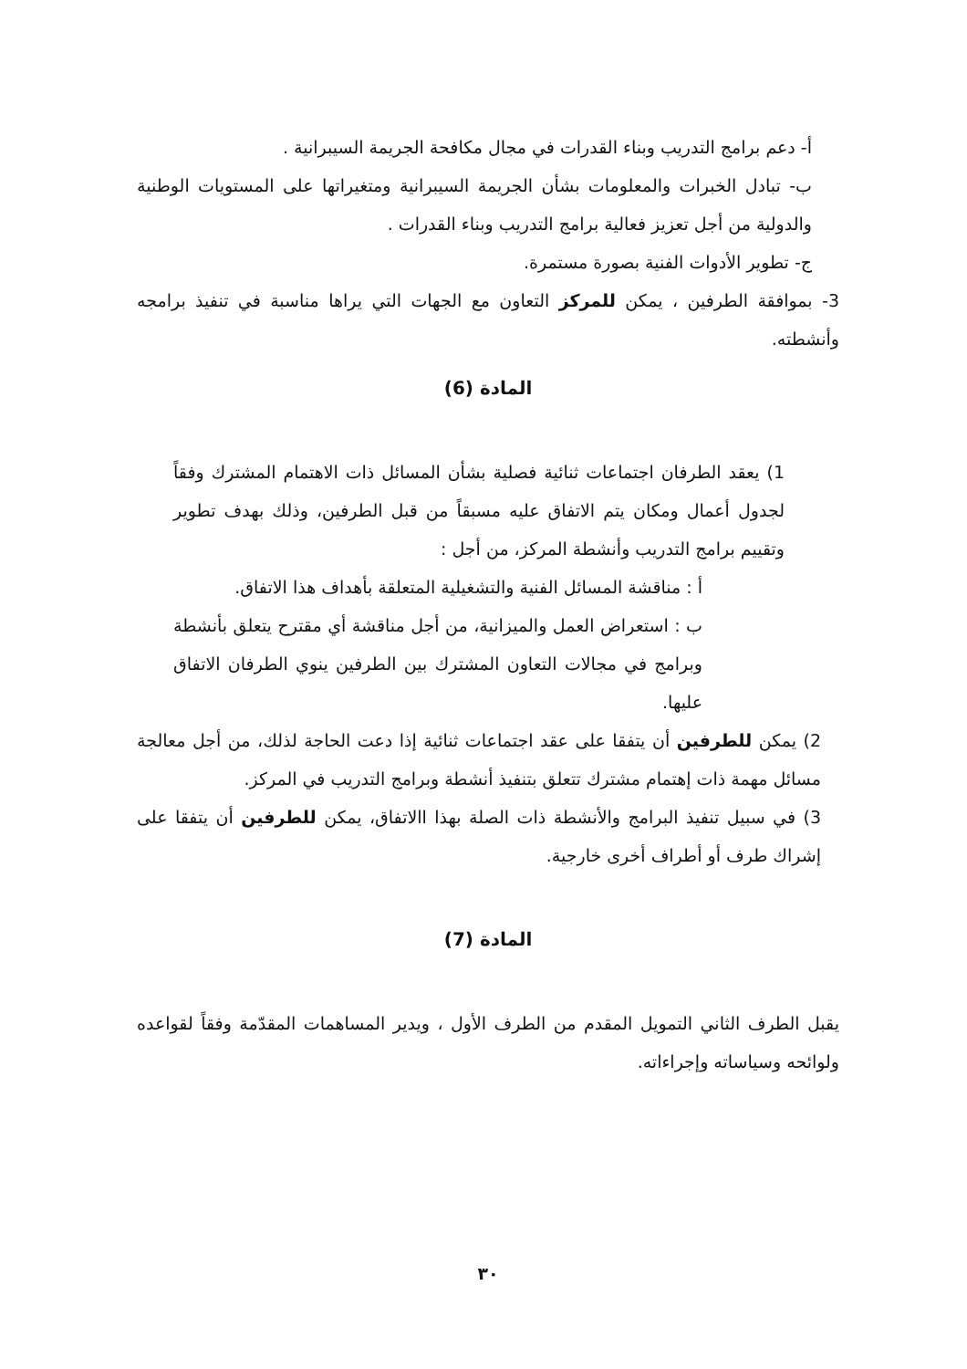أ- دعم برامج التدريب وبناء القدرات في مجال مكافحة الجريمة السيبرانية .
ب- تبادل الخبرات والمعلومات بشأن الجريمة السيبرانية ومتغيراتها على المستويات الوطنية والدولية من أجل تعزيز فعالية برامج التدريب وبناء القدرات .
ج- تطوير الأدوات الفنية بصورة مستمرة.
3- بموافقة الطرفين ، يمكن للمركز التعاون مع الجهات التي يراها مناسبة في تنفيذ برامجه وأنشطته.
المادة (6)
1) يعقد الطرفان اجتماعات ثنائية فصلية بشأن المسائل ذات الاهتمام المشترك وفقاً لجدول أعمال ومكان يتم الاتفاق عليه مسبقاً من قبل الطرفين، وذلك بهدف تطوير وتقييم برامج التدريب وأنشطة المركز، من أجل :
أ : مناقشة المسائل الفنية والتشغيلية المتعلقة بأهداف هذا الاتفاق.
ب : استعراض العمل والميزانية، من أجل مناقشة أي مقترح يتعلق بأنشطة وبرامج في مجالات التعاون المشترك بين الطرفين ينوي الطرفان الاتفاق عليها.
2) يمكن للطرفين أن يتفقا على عقد اجتماعات ثنائية إذا دعت الحاجة لذلك، من أجل معالجة مسائل مهمة ذات إهتمام مشترك تتعلق بتنفيذ أنشطة وبرامج التدريب في المركز.
3) في سبيل تنفيذ البرامج والأنشطة ذات الصلة بهذا االاتفاق، يمكن للطرفين أن يتفقا على إشراك طرف أو أطراف أخرى خارجية.
المادة (7)
يقبل الطرف الثاني التمويل المقدم من الطرف الأول ، ويدير المساهمات المقدّمة وفقاً لقواعده ولوائحه وسياساته وإجراءاته.
٣٠